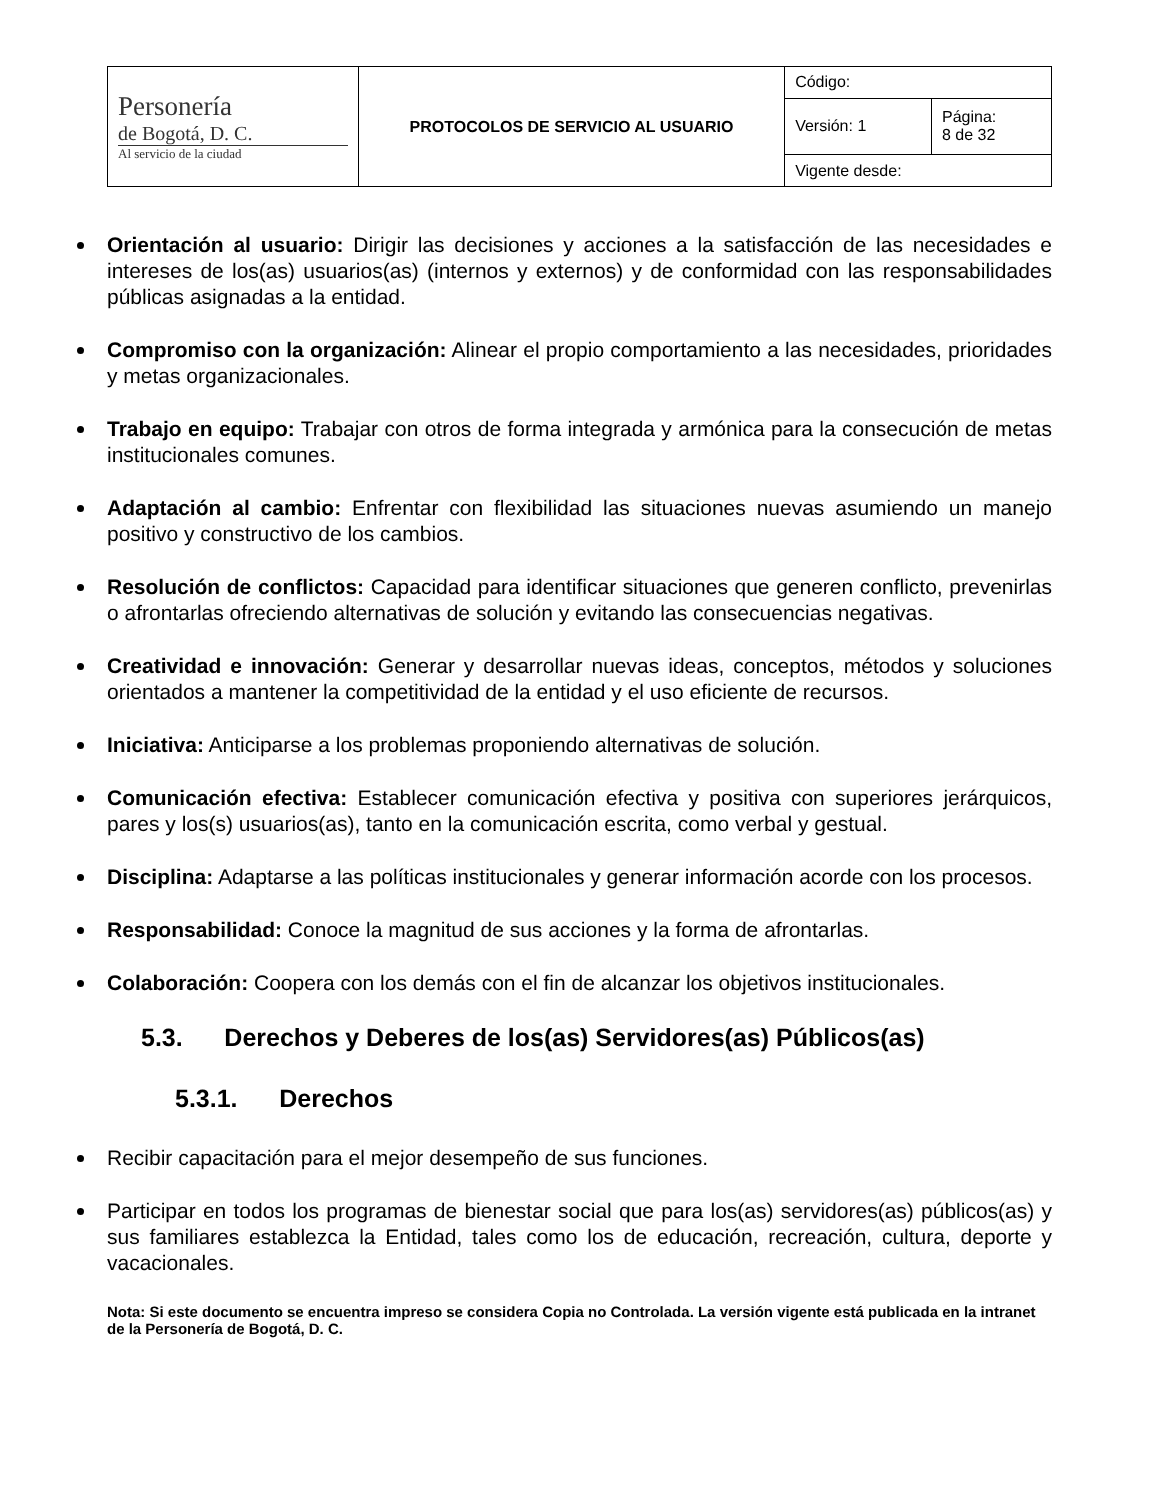| Personería de Bogotá, D. C. Al servicio de la ciudad | PROTOCOLOS DE SERVICIO AL USUARIO | Código: | |
| | | Versión: 1 | Página: 8 de 32 |
| | | Vigente desde: | |
Orientación al usuario: Dirigir las decisiones y acciones a la satisfacción de las necesidades e intereses de los(as) usuarios(as) (internos y externos) y de conformidad con las responsabilidades públicas asignadas a la entidad.
Compromiso con la organización: Alinear el propio comportamiento a las necesidades, prioridades y metas organizacionales.
Trabajo en equipo: Trabajar con otros de forma integrada y armónica para la consecución de metas institucionales comunes.
Adaptación al cambio: Enfrentar con flexibilidad las situaciones nuevas asumiendo un manejo positivo y constructivo de los cambios.
Resolución de conflictos: Capacidad para identificar situaciones que generen conflicto, prevenirlas o afrontarlas ofreciendo alternativas de solución y evitando las consecuencias negativas.
Creatividad e innovación: Generar y desarrollar nuevas ideas, conceptos, métodos y soluciones orientados a mantener la competitividad de la entidad y el uso eficiente de recursos.
Iniciativa: Anticiparse a los problemas proponiendo alternativas de solución.
Comunicación efectiva: Establecer comunicación efectiva y positiva con superiores jerárquicos, pares y los(s) usuarios(as), tanto en la comunicación escrita, como verbal y gestual.
Disciplina: Adaptarse a las políticas institucionales y generar información acorde con los procesos.
Responsabilidad: Conoce la magnitud de sus acciones y la forma de afrontarlas.
Colaboración: Coopera con los demás con el fin de alcanzar los objetivos institucionales.
5.3. Derechos y Deberes de los(as) Servidores(as) Públicos(as)
5.3.1. Derechos
Recibir capacitación para el mejor desempeño de sus funciones.
Participar en todos los programas de bienestar social que para los(as) servidores(as) públicos(as) y sus familiares establezca la Entidad, tales como los de educación, recreación, cultura, deporte y vacacionales.
Nota: Si este documento se encuentra impreso se considera Copia no Controlada. La versión vigente está publicada en la intranet de la Personería de Bogotá, D. C.